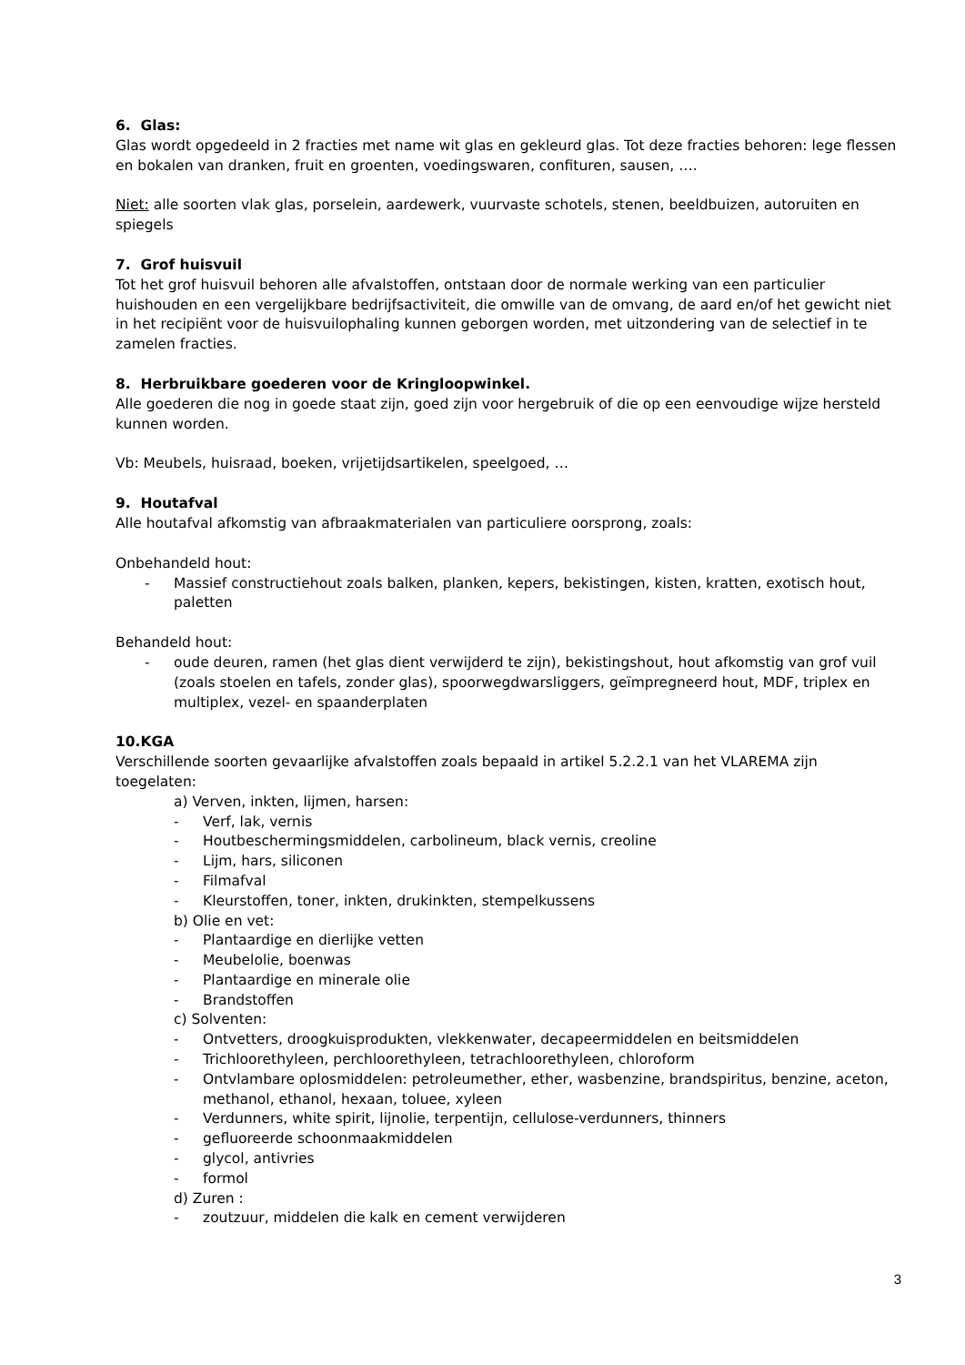6. Glas:
Glas wordt opgedeeld in 2 fracties met name wit glas en gekleurd glas. Tot deze fracties behoren: lege flessen en bokalen van dranken, fruit en groenten, voedingswaren, confituren, sausen, ….
Niet: alle soorten vlak glas, porselein, aardewerk, vuurvaste schotels, stenen, beeldbuizen, autoruiten en spiegels
7. Grof huisvuil
Tot het grof huisvuil behoren alle afvalstoffen, ontstaan door de normale werking van een particulier huishouden en een vergelijkbare bedrijfsactiviteit, die omwille van de omvang, de aard en/of het gewicht niet in het recipiënt voor de huisvuilophaling kunnen geborgen worden, met uitzondering van de selectief in te zamelen fracties.
8. Herbruikbare goederen voor de Kringloopwinkel.
Alle goederen die nog in goede staat zijn, goed zijn voor hergebruik of die op een eenvoudige wijze hersteld kunnen worden.
Vb: Meubels, huisraad, boeken, vrijetijdsartikelen, speelgoed, …
9. Houtafval
Alle houtafval afkomstig van afbraakmaterialen van particuliere oorsprong, zoals:
Onbehandeld hout:
- Massief constructiehout zoals balken, planken, kepers, bekistingen, kisten, kratten, exotisch hout, paletten
Behandeld hout:
- oude deuren, ramen (het glas dient verwijderd te zijn), bekistingshout, hout afkomstig van grof vuil (zoals stoelen en tafels, zonder glas), spoorwegdwarsliggers, geïmpregneerd hout, MDF, triplex en multiplex, vezel- en spaanderplaten
10.KGA
Verschillende soorten gevaarlijke afvalstoffen zoals bepaald in artikel 5.2.2.1 van het VLAREMA zijn toegelaten:
a) Verven, inkten, lijmen, harsen:
- Verf, lak, vernis
- Houtbeschermingsmiddelen, carbolineum, black vernis, creoline
- Lijm, hars, siliconen
- Filmafval
- Kleurstoffen, toner, inkten, drukinkten, stempelkussens
b) Olie en vet:
- Plantaardige en dierlijke vetten
- Meubelolie, boenwas
- Plantaardige en minerale olie
- Brandstoffen
c) Solventen:
- Ontvetters, droogkuisprodukten, vlekkenwater, decapeermiddelen en beitsmiddelen
- Trichloorethyleen, perchloorethyleen, tetrachloorethyleen, chloroform
- Ontvlambare oplosmiddelen: petroleumether, ether, wasbenzine, brandspiritus, benzine, aceton, methanol, ethanol, hexaan, toluee, xyleen
- Verdunners, white spirit, lijnolie, terpentijn, cellulose-verdunners, thinners
- gefluoreerde schoonmaakmiddelen
- glycol, antivries
- formol
d) Zuren :
- zoutzuur, middelen die kalk en cement verwijderen
3